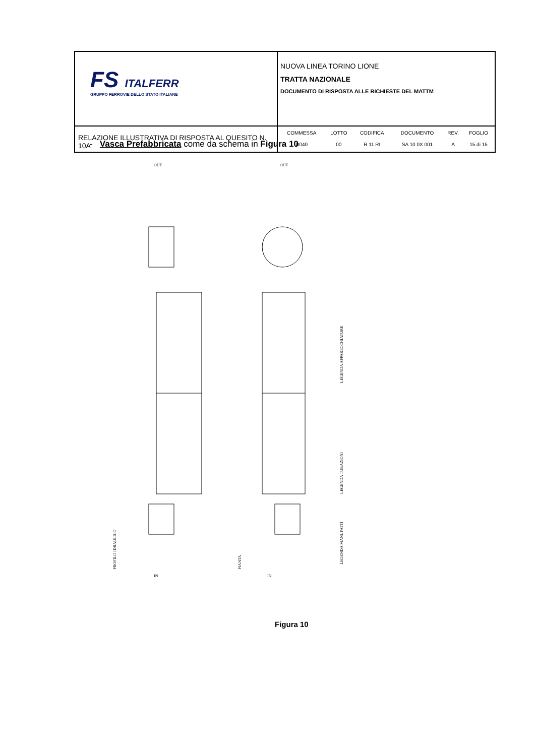| FS ITALFERR GRUPPO FERROVIE DELLO STATO ITALIANE | NUOVA LINEA TORINO LIONE TRATTA NAZIONALE DOCUMENTO DI RISPOSTA ALLE RICHIESTE DEL MATTM |
| RELAZIONE ILLUSTRATIVA DI RISPOSTA AL QUESITO N. 10A | / COMMESSA / LOTTO / CODIFICA / DOCUMENTO / REV. / FOGLIO / / D040 / 00 / R 11 RI / SA 10 0X 001 / A / 15 di 15 / |
- Vasca Prefabbricata come da schema in Figura 10
PROFILO IDRAULICO
PIANTA
LEGENDA MANUFATTI
LEGENDA TUBAZIONI
LEGENDA APPARECCHIATURE
IN
IN
OUT
OUT
Figura 10